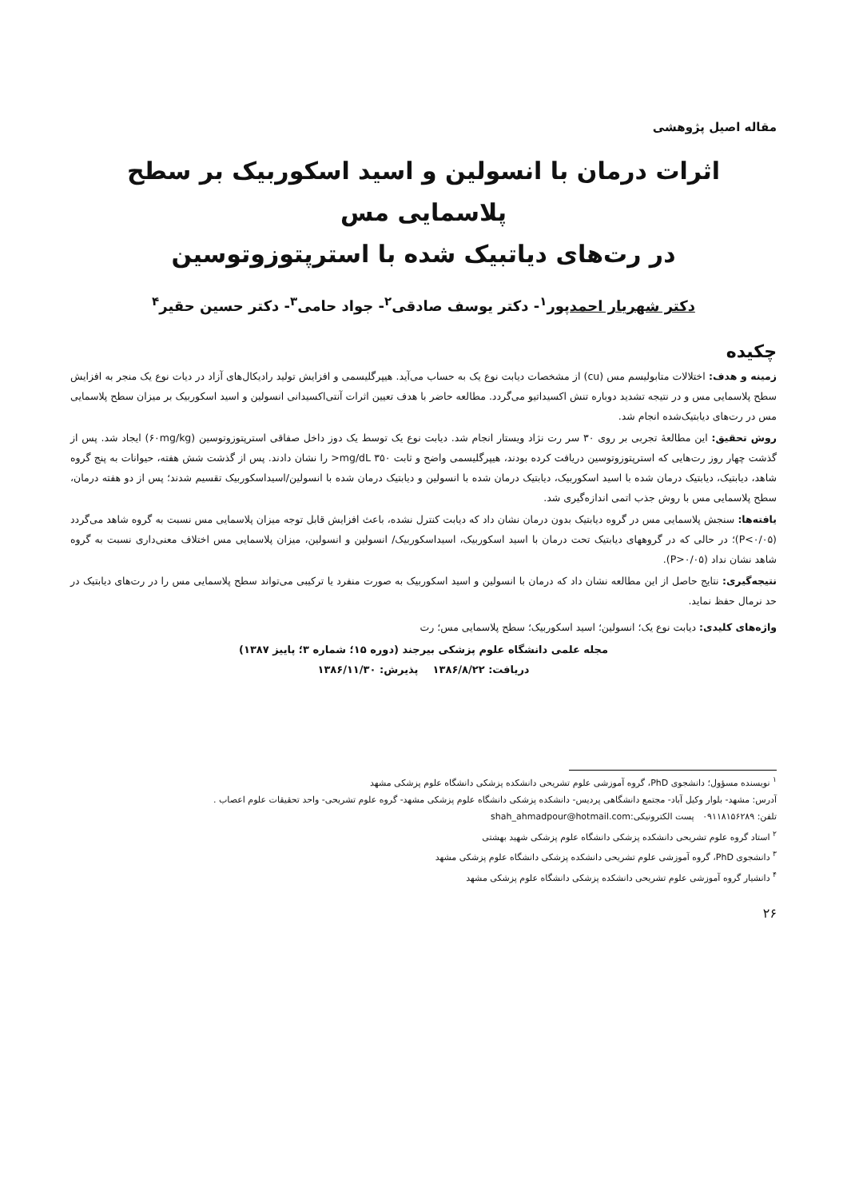مقاله اصیل پژوهشی
اثرات درمان با انسولین و اسید اسکوربیک بر سطح پلاسمایی مس
در رت‌های دیاتبیک شده با استرپتوزوتوسین
دکتر شهریار احمدپور<sup>۱</sup>- دکتر یوسف صادقی<sup>۲</sup>- جواد حامی<sup>۳</sup>- دکتر حسین حقیر<sup>۴</sup>
چکیده
زمینه و هدف: اختلالات متابولیسم مس (cu) از مشخصات دیابت نوع یک به حساب می‌آید. هیپرگلیسمی و افزایش تولید رادیکال‌های آزاد در دیات نوع یک منجر به افزایش سطح پلاسمایی مس و در نتیجه تشدید دوباره تنش اکسیداتیو می‌گردد. مطالعه حاضر با هدف تعیین اثرات آنتی‌اکسیدانی انسولین و اسید اسکوربیک بر میزان سطح پلاسمایی مس در رت‌های دیابتیک‌شده انجام شد.
روش تحقیق: این مطالعهٔ تجربی بر روی ۳۰ سر رت نژاد ویستار انجام شد. دیابت نوع یک توسط یک دوز داخل صفاقی استرپتوزوتوسین (۶۰mg/kg) ایجاد شد. پس از گذشت چهار روز رت‌هایی که استرپتوزوتوسین دریافت کرده بودند، هیپرگلیسمی واضح و ثابت mg/dL ۳۵۰< را نشان دادند. پس از گذشت شش هفته، حیوانات به پنج گروه شاهد، دیابتیک، دیابتیک درمان شده با اسید اسکوربیک، دیابتیک درمان شده با انسولین و دیابتیک درمان شده با انسولین/اسیداسکوربیک تقسیم شدند؛ پس از دو هفته درمان، سطح پلاسمایی مس با روش جذب اتمی اندازه‌گیری شد.
یافته‌ها: سنجش پلاسمایی مس در گروه دیابتیک بدون درمان نشان داد که دیابت کنترل نشده، باعث افزایش قابل توجه میزان پلاسمایی مس نسبت به گروه شاهد می‌گردد (P<۰/۰۵)؛ در حالی که در گروههای دیابتیک تحت درمان با اسید اسکوربیک، اسیداسکوربیک/ انسولین و انسولین، میزان پلاسمایی مس اختلاف معنی‌داری نسبت به گروه شاهد نشان نداد (P>۰/۰۵).
نتیجه‌گیری: نتایج حاصل از این مطالعه نشان داد که درمان با انسولین و اسید اسکوربیک به صورت منفرد یا ترکیبی می‌تواند سطح پلاسمایی مس را در رت‌های دیابتیک در حد نرمال حفظ نماید.
واژه‌های کلیدی: دیابت نوع یک؛ انسولین؛ اسید اسکوربیک؛ سطح پلاسمایی مس؛ رت
مجله علمی دانشگاه علوم پزشکی بیرجند (دوره ۱۵؛ شماره ۳؛ پاییز ۱۳۸۷)
دریافت: ۱۳۸۶/۸/۲۲ پذیرش: ۱۳۸۶/۱۱/۳۰
<sup>۱</sup> نویسنده مسؤول؛ دانشجوی PhD، گروه آموزشی علوم تشریحی دانشکده پزشکی دانشگاه علوم پزشکی مشهد
آدرس: مشهد- بلوار وکیل آباد- مجتمع دانشگاهی پردیس- دانشکده پزشکی دانشگاه علوم پزشکی مشهد- گروه علوم تشریحی- واحد تحقیقات علوم اعصاب .
تلفن: ۰۹۱۱۸۱۵۶۲۸۹ پست الکترونیکی:shah_ahmadpour@hotmail.com
<sup>۲</sup> استاد گروه علوم تشریحی دانشکده پزشکی دانشگاه علوم پزشکی شهید بهشتی
<sup>۳</sup> دانشجوی PhD، گروه آموزشی علوم تشریحی دانشکده پزشکی دانشگاه علوم پزشکی مشهد
<sup>۴</sup> دانشیار گروه آموزشی علوم تشریحی دانشکده پزشکی دانشگاه علوم پزشکی مشهد
۲۶